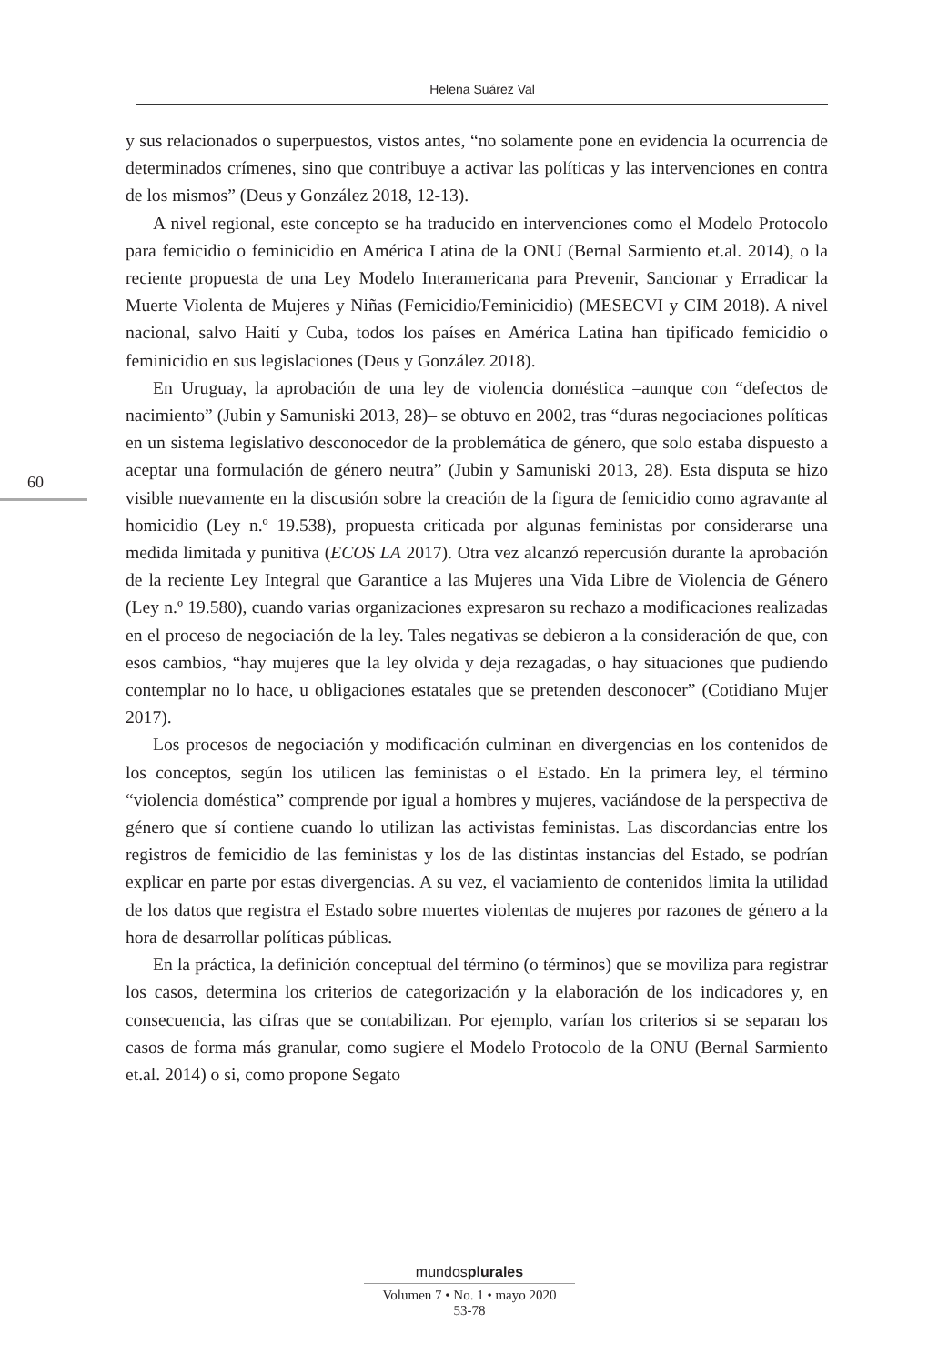Helena Suárez Val
60
y sus relacionados o superpuestos, vistos antes, “no solamente pone en evidencia la ocurrencia de determinados crímenes, sino que contribuye a activar las políticas y las intervenciones en contra de los mismos” (Deus y González 2018, 12-13).
A nivel regional, este concepto se ha traducido en intervenciones como el Modelo Protocolo para femicidio o feminicidio en América Latina de la ONU (Bernal Sarmiento et.al. 2014), o la reciente propuesta de una Ley Modelo Interamericana para Prevenir, Sancionar y Erradicar la Muerte Violenta de Mujeres y Niñas (Femicidio/Feminicidio) (MESECVI y CIM 2018). A nivel nacional, salvo Haití y Cuba, todos los países en América Latina han tipificado femicidio o feminicidio en sus legislaciones (Deus y González 2018).
En Uruguay, la aprobación de una ley de violencia doméstica –aunque con “defectos de nacimiento” (Jubin y Samuniski 2013, 28)– se obtuvo en 2002, tras “duras negociaciones políticas en un sistema legislativo desconocedor de la problemática de género, que solo estaba dispuesto a aceptar una formulación de género neutra” (Jubin y Samuniski 2013, 28). Esta disputa se hizo visible nuevamente en la discusión sobre la creación de la figura de femicidio como agravante al homicidio (Ley n.º 19.538), propuesta criticada por algunas feministas por considerarse una medida limitada y punitiva (ECOS LA 2017). Otra vez alcanzó repercusión durante la aprobación de la reciente Ley Integral que Garantice a las Mujeres una Vida Libre de Violencia de Género (Ley n.º 19.580), cuando varias organizaciones expresaron su rechazo a modificaciones realizadas en el proceso de negociación de la ley. Tales negativas se debieron a la consideración de que, con esos cambios, “hay mujeres que la ley olvida y deja rezagadas, o hay situaciones que pudiendo contemplar no lo hace, u obligaciones estatales que se pretenden desconocer” (Cotidiano Mujer 2017).
Los procesos de negociación y modificación culminan en divergencias en los contenidos de los conceptos, según los utilicen las feministas o el Estado. En la primera ley, el término “violencia doméstica” comprende por igual a hombres y mujeres, vaciándose de la perspectiva de género que sí contiene cuando lo utilizan las activistas feministas. Las discordancias entre los registros de femicidio de las feministas y los de las distintas instancias del Estado, se podrían explicar en parte por estas divergencias. A su vez, el vaciamiento de contenidos limita la utilidad de los datos que registra el Estado sobre muertes violentas de mujeres por razones de género a la hora de desarrollar políticas públicas.
En la práctica, la definición conceptual del término (o términos) que se moviliza para registrar los casos, determina los criterios de categorización y la elaboración de los indicadores y, en consecuencia, las cifras que se contabilizan. Por ejemplo, varían los criterios si se separan los casos de forma más granular, como sugiere el Modelo Protocolo de la ONU (Bernal Sarmiento et.al. 2014) o si, como propone Segato
mundosplurales
Volumen 7 • No. 1 • mayo 2020
53-78